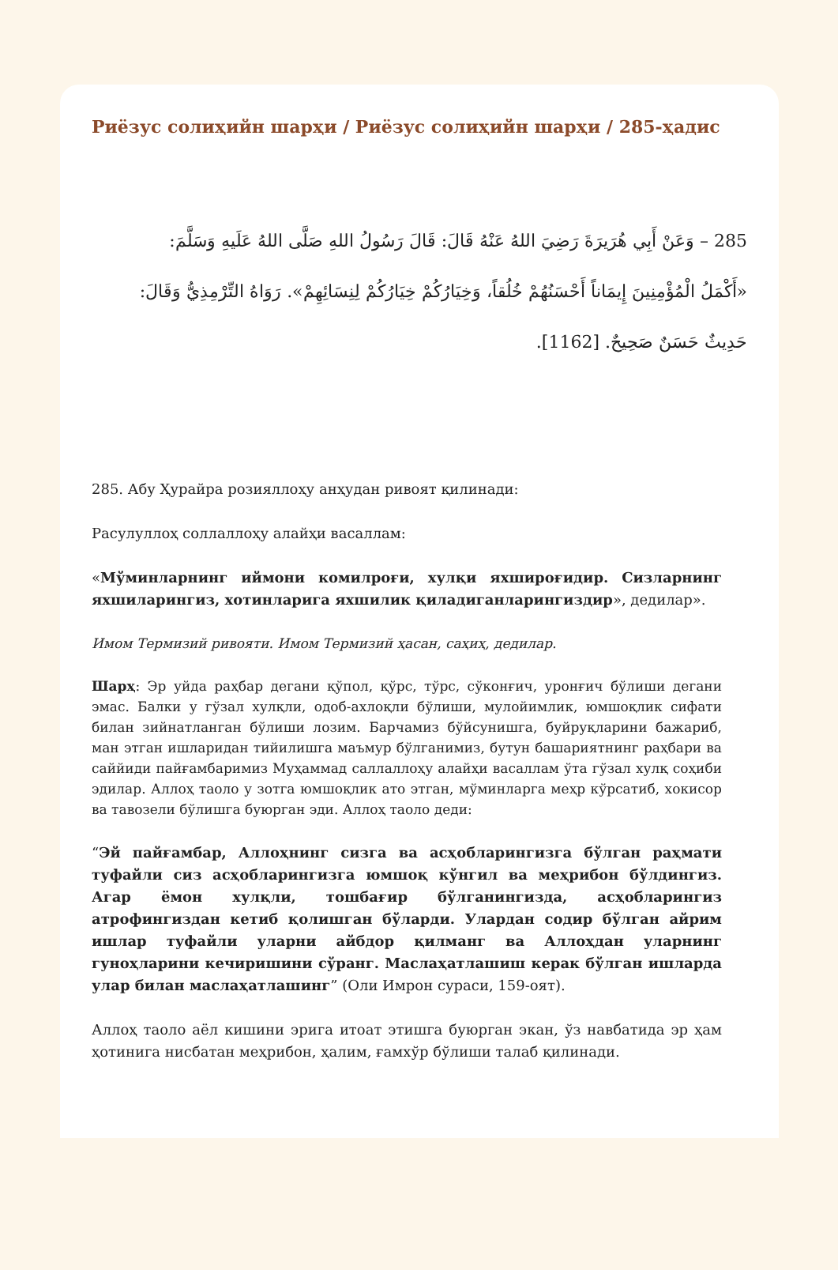Риёзус солиҳийн шарҳи / Риёзус солиҳийн шарҳи / 285-ҳадис
285 – وَعَنْ أَبِي هُرَيرَةَ رَضِيَ اللهُ عَنْهُ قَالَ: قَالَ رَسُولُ اللهِ صَلَّى اللهُ عَلَيهِ وَسَلَّمَ: «أَكْمَلُ الْمُؤْمِنِينَ إِيمَاناً أَحْسَنُهُمْ خُلُقاً، وَخِيَارُكُمْ خِيَارُكُمْ لِنِسَائِهِمْ». رَوَاهُ التِّرْمِذِيُّ وَقَالَ: حَدِيثٌ حَسَنٌ صَحِيحٌ. [1162].
285. Абу Ҳурайра розияллоҳу анҳудан ривоят қилинади:
Расулуллоҳ соллаллоҳу алайҳи васаллам:
«Мўминларнинг иймони комилроғи, хулқи яхшироғидир. Сизларнинг яхшиларингиз, хотинларига яхшилик қиладиганларингиздир», дедилар».
Имом Термизий ривояти. Имом Термизий ҳасан, саҳиҳ, дедилар.
Шарҳ: Эр уйда раҳбар дегани қўпол, қўрс, тўрс, сўконғич, уронғич бўлиши дегани эмас. Балки у гўзал хулқли, одоб-ахлоқли бўлиши, мулойимлик, юмшоқлик сифати билан зийнатланган бўлиши лозим. Барчамиз бўйсунишга, буйруқларини бажариб, ман этган ишларидан тийилишга маъмур бўлганимиз, бутун башариятнинг раҳбари ва саййиди пайғамбаримиз Муҳаммад саллаллоҳу алайҳи васаллам ўта гўзал хулқ соҳиби эдилар. Аллоҳ таоло у зотга юмшоқлик ато этган, мўминларга меҳр кўрсатиб, хокисор ва тавозели бўлишга буюрган эди. Аллоҳ таоло деди:
“Эй пайғамбар, Аллоҳнинг сизга ва асҳобларингизга бўлган раҳмати туфайли сиз асҳобларингизга юмшоқ кўнгил ва меҳрибон бўлдингиз. Агар ёмон хулқли, тошбағир бўлганингизда, асҳобларингиз атрофингиздан кетиб қолишган бўларди. Улардан содир бўлган айрим ишлар туфайли уларни айбдор қилманг ва Аллоҳдан уларнинг гуноҳларини кечиришини сўранг. Маслаҳатлашиш керак бўлган ишларда улар билан маслаҳатлашинг” (Оли Имрон сураси, 159-оят).
Аллоҳ таоло аёл кишини эрига итоат этишга буюрган экан, ўз навбатида эр ҳам ҳотинига нисбатан меҳрибон, ҳалим, ғамхўр бўлиши талаб қилинади.